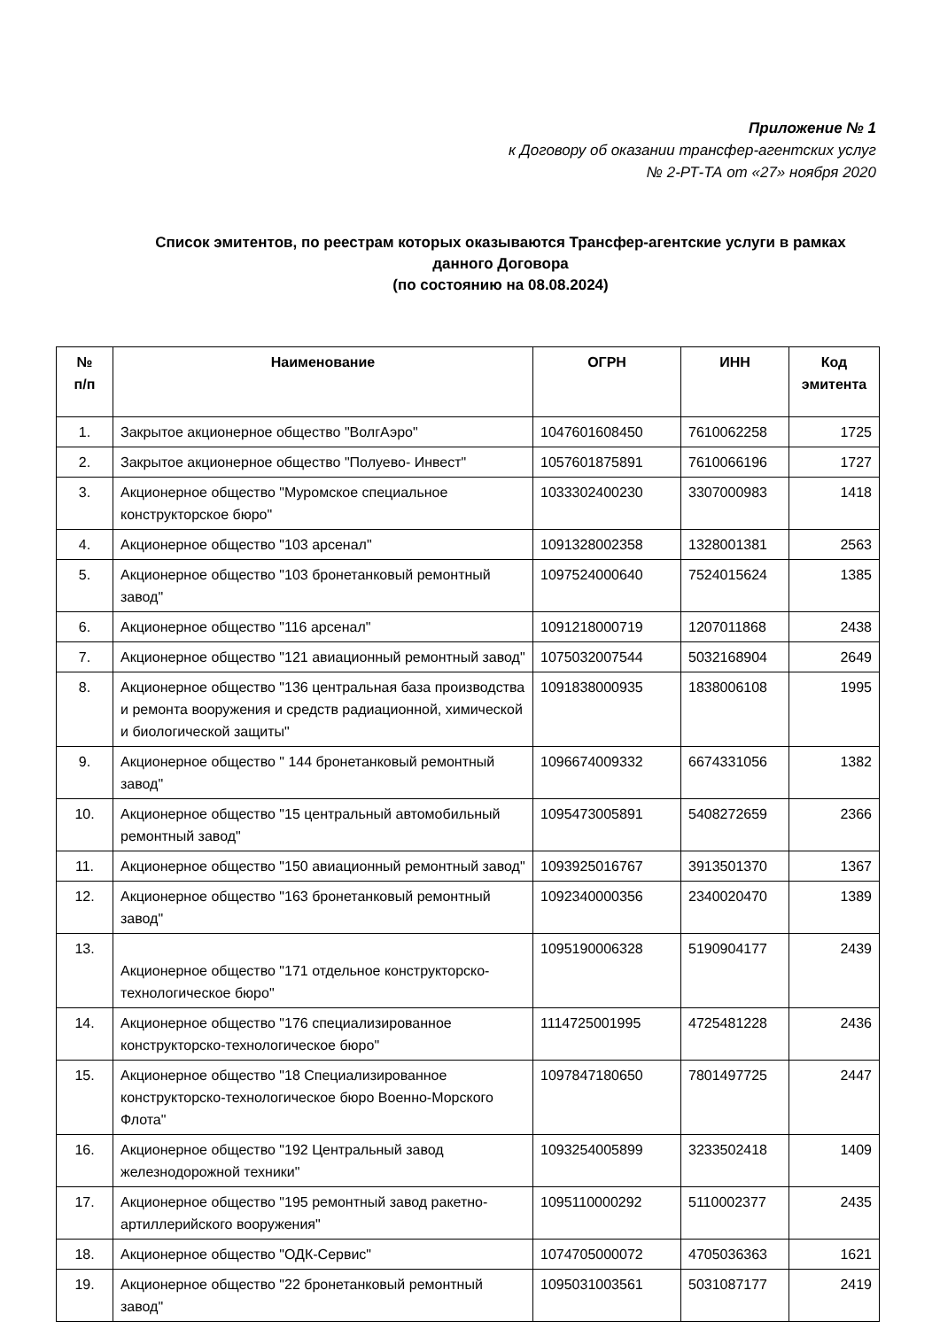Приложение № 1
к Договору об оказании трансфер-агентских услуг
№ 2-РТ-ТА от «27» ноября 2020
Список эмитентов, по реестрам которых оказываются Трансфер-агентские услуги в рамках данного Договора
(по состоянию на 08.08.2024)
| № п/п | Наименование | ОГРН | ИНН | Код эмитента |
| --- | --- | --- | --- | --- |
| 1. | Закрытое акционерное общество "ВолгАэро" | 1047601608450 | 7610062258 | 1725 |
| 2. | Закрытое акционерное общество "Полуево- Инвест" | 1057601875891 | 7610066196 | 1727 |
| 3. | Акционерное общество "Муромское специальное конструкторское бюро" | 1033302400230 | 3307000983 | 1418 |
| 4. | Акционерное общество "103 арсенал" | 1091328002358 | 1328001381 | 2563 |
| 5. | Акционерное общество "103 бронетанковый ремонтный завод" | 1097524000640 | 7524015624 | 1385 |
| 6. | Акционерное общество "116 арсенал" | 1091218000719 | 1207011868 | 2438 |
| 7. | Акционерное общество "121 авиационный ремонтный завод" | 1075032007544 | 5032168904 | 2649 |
| 8. | Акционерное общество "136 центральная база производства и ремонта вооружения и средств радиационной, химической и биологической защиты" | 1091838000935 | 1838006108 | 1995 |
| 9. | Акционерное общество " 144 бронетанковый ремонтный завод" | 1096674009332 | 6674331056 | 1382 |
| 10. | Акционерное общество "15 центральный автомобильный ремонтный завод" | 1095473005891 | 5408272659 | 2366 |
| 11. | Акционерное общество "150 авиационный ремонтный завод" | 1093925016767 | 3913501370 | 1367 |
| 12. | Акционерное общество "163 бронетанковый ремонтный завод" | 1092340000356 | 2340020470 | 1389 |
| 13. | Акционерное общество "171 отдельное конструкторско-технологическое бюро" | 1095190006328 | 5190904177 | 2439 |
| 14. | Акционерное общество "176 специализированное конструкторско-технологическое бюро" | 1114725001995 | 4725481228 | 2436 |
| 15. | Акционерное общество "18 Специализированное конструкторско-технологическое бюро Военно-Морского Флота" | 1097847180650 | 7801497725 | 2447 |
| 16. | Акционерное общество "192 Центральный завод железнодорожной техники" | 1093254005899 | 3233502418 | 1409 |
| 17. | Акционерное общество "195 ремонтный завод ракетно-артиллерийского вооружения" | 1095110000292 | 5110002377 | 2435 |
| 18. | Акционерное общество "ОДК-Сервис" | 1074705000072 | 4705036363 | 1621 |
| 19. | Акционерное общество "22 бронетанковый ремонтный завод" | 1095031003561 | 5031087177 | 2419 |